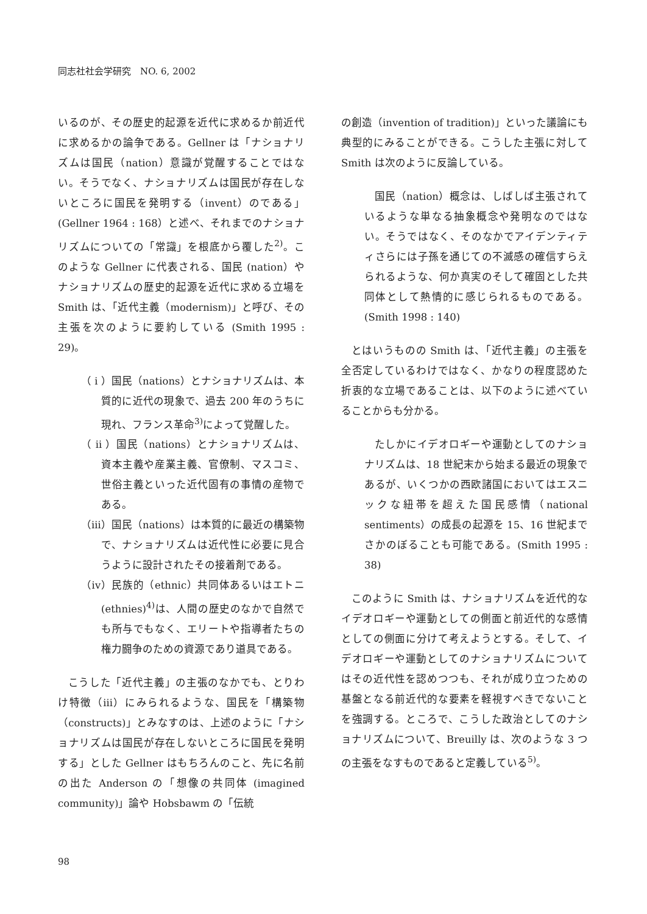同志社社会学研究　NO. 6, 2002
いるのが、その歴史的起源を近代に求めるか前近代に求めるかの論争である。Gellner は「ナショナリズムは国民（nation）意識が覚醒することではない。そうでなく、ナショナリズムは国民が存在しないところに国民を発明する（invent）のである」(Gellner 1964 : 168）と述べ、それまでのナショナリズムについての「常識」を根底から覆した<sup>2)</sup>。このような Gellner に代表される、国民 (nation）やナショナリズムの歴史的起源を近代に求める立場を Smith は、「近代主義（modernism)」と呼び、その主張を次のように要約している (Smith 1995 : 29)。
（ i ）国民（nations）とナショナリズムは、本質的に近代の現象で、過去 200 年のうちに現れ、フランス革命<sup>3)</sup>によって覚醒した。
（ ii ）国民（nations）とナショナリズムは、資本主義や産業主義、官僚制、マスコミ、世俗主義といった近代固有の事情の産物である。
（iii）国民（nations）は本質的に最近の構築物で、ナショナリズムは近代性に必要に見合うように設計されたその接着剤である。
（iv）民族的（ethnic）共同体あるいはエトニ (ethnies)<sup>4)</sup>は、人間の歴史のなかで自然でも所与でもなく、エリートや指導者たちの権力闘争のための資源であり道具である。
こうした「近代主義」の主張のなかでも、とりわけ特徴（iii）にみられるような、国民を「構築物（constructs)」とみなすのは、上述のように「ナショナリズムは国民が存在しないところに国民を発明する」とした Gellner はもちろんのこと、先に名前の出た Anderson の「想像の共同体 (imagined community)」論や Hobsbawm の「伝統
の創造（invention of tradition)」といった議論にも典型的にみることができる。こうした主張に対して Smith は次のように反論している。
国民（nation）概念は、しばしば主張されているような単なる抽象概念や発明なのではない。そうではなく、そのなかでアイデンティティさらには子孫を通じての不滅感の確信すらえられるような、何か真実のそして確固とした共同体として熱情的に感じられるものである。(Smith 1998 : 140)
とはいうものの Smith は、「近代主義」の主張を全否定しているわけではなく、かなりの程度認めた折衷的な立場であることは、以下のように述べていることからも分かる。
たしかにイデオロギーや運動としてのナショナリズムは、18 世紀末から始まる最近の現象であるが、いくつかの西欧諸国においてはエスニックな紐帯を超えた国民感情（national sentiments）の成長の起源を 15、16 世紀までさかのぼることも可能である。(Smith 1995 : 38)
このように Smith は、ナショナリズムを近代的なイデオロギーや運動としての側面と前近代的な感情としての側面に分けて考えようとする。そして、イデオロギーや運動としてのナショナリズムについてはその近代性を認めつつも、それが成り立つための基盤となる前近代的な要素を軽視すべきでないことを強調する。ところで、こうした政治としてのナショナリズムについて、Breuilly は、次のような 3 つの主張をなすものであると定義している<sup>5)</sup>。
98